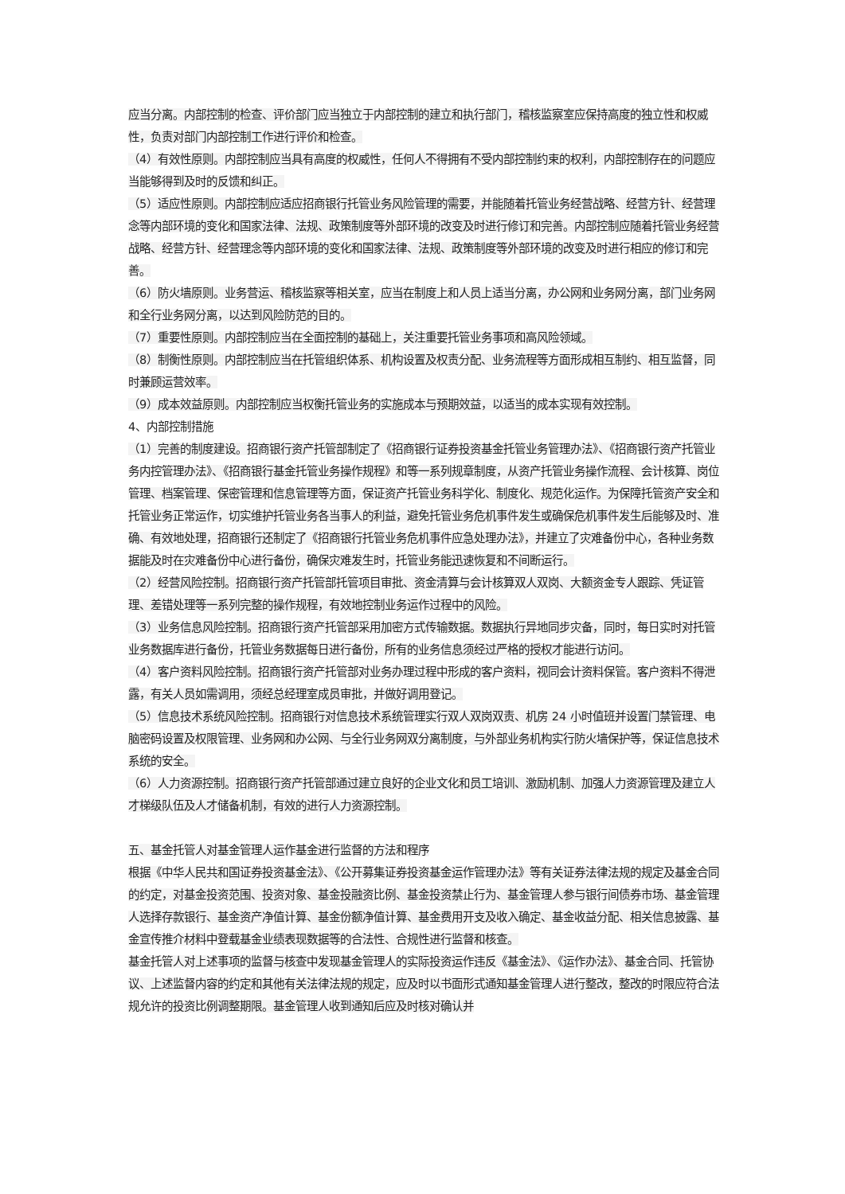应当分离。内部控制的检查、评价部门应当独立于内部控制的建立和执行部门，稽核监察室应保持高度的独立性和权威性，负责对部门内部控制工作进行评价和检查。
（4）有效性原则。内部控制应当具有高度的权威性，任何人不得拥有不受内部控制约束的权利，内部控制存在的问题应当能够得到及时的反馈和纠正。
（5）适应性原则。内部控制应适应招商银行托管业务风险管理的需要，并能随着托管业务经营战略、经营方针、经营理念等内部环境的变化和国家法律、法规、政策制度等外部环境的改变及时进行修订和完善。内部控制应随着托管业务经营战略、经营方针、经营理念等内部环境的变化和国家法律、法规、政策制度等外部环境的改变及时进行相应的修订和完善。
（6）防火墙原则。业务营运、稽核监察等相关室，应当在制度上和人员上适当分离，办公网和业务网分离，部门业务网和全行业务网分离，以达到风险防范的目的。
（7）重要性原则。内部控制应当在全面控制的基础上，关注重要托管业务事项和高风险领域。
（8）制衡性原则。内部控制应当在托管组织体系、机构设置及权责分配、业务流程等方面形成相互制约、相互监督，同时兼顾运营效率。
（9）成本效益原则。内部控制应当权衡托管业务的实施成本与预期效益，以适当的成本实现有效控制。
4、内部控制措施
（1）完善的制度建设。招商银行资产托管部制定了《招商银行证券投资基金托管业务管理办法》、《招商银行资产托管业务内控管理办法》、《招商银行基金托管业务操作规程》和等一系列规章制度，从资产托管业务操作流程、会计核算、岗位管理、档案管理、保密管理和信息管理等方面，保证资产托管业务科学化、制度化、规范化运作。为保障托管资产安全和托管业务正常运作，切实维护托管业务各当事人的利益，避免托管业务危机事件发生或确保危机事件发生后能够及时、准确、有效地处理，招商银行还制定了《招商银行托管业务危机事件应急处理办法》，并建立了灾难备份中心，各种业务数据能及时在灾难备份中心进行备份，确保灾难发生时，托管业务能迅速恢复和不间断运行。
（2）经营风险控制。招商银行资产托管部托管项目审批、资金清算与会计核算双人双岗、大额资金专人跟踪、凭证管理、差错处理等一系列完整的操作规程，有效地控制业务运作过程中的风险。
（3）业务信息风险控制。招商银行资产托管部采用加密方式传输数据。数据执行异地同步灾备，同时，每日实时对托管业务数据库进行备份，托管业务数据每日进行备份，所有的业务信息须经过严格的授权才能进行访问。
（4）客户资料风险控制。招商银行资产托管部对业务办理过程中形成的客户资料，视同会计资料保管。客户资料不得泄露，有关人员如需调用，须经总经理室成员审批，并做好调用登记。
（5）信息技术系统风险控制。招商银行对信息技术系统管理实行双人双岗双责、机房 24 小时值班并设置门禁管理、电脑密码设置及权限管理、业务网和办公网、与全行业务网双分离制度，与外部业务机构实行防火墙保护等，保证信息技术系统的安全。
（6）人力资源控制。招商银行资产托管部通过建立良好的企业文化和员工培训、激励机制、加强人力资源管理及建立人才梯级队伍及人才储备机制，有效的进行人力资源控制。
五、基金托管人对基金管理人运作基金进行监督的方法和程序
根据《中华人民共和国证券投资基金法》、《公开募集证券投资基金运作管理办法》等有关证券法律法规的规定及基金合同的约定，对基金投资范围、投资对象、基金投融资比例、基金投资禁止行为、基金管理人参与银行间债券市场、基金管理人选择存款银行、基金资产净值计算、基金份额净值计算、基金费用开支及收入确定、基金收益分配、相关信息披露、基金宣传推介材料中登载基金业绩表现数据等的合法性、合规性进行监督和核查。
基金托管人对上述事项的监督与核查中发现基金管理人的实际投资运作违反《基金法》、《运作办法》、基金合同、托管协议、上述监督内容的约定和其他有关法律法规的规定，应及时以书面形式通知基金管理人进行整改，整改的时限应符合法规允许的投资比例调整期限。基金管理人收到通知后应及时核对确认并